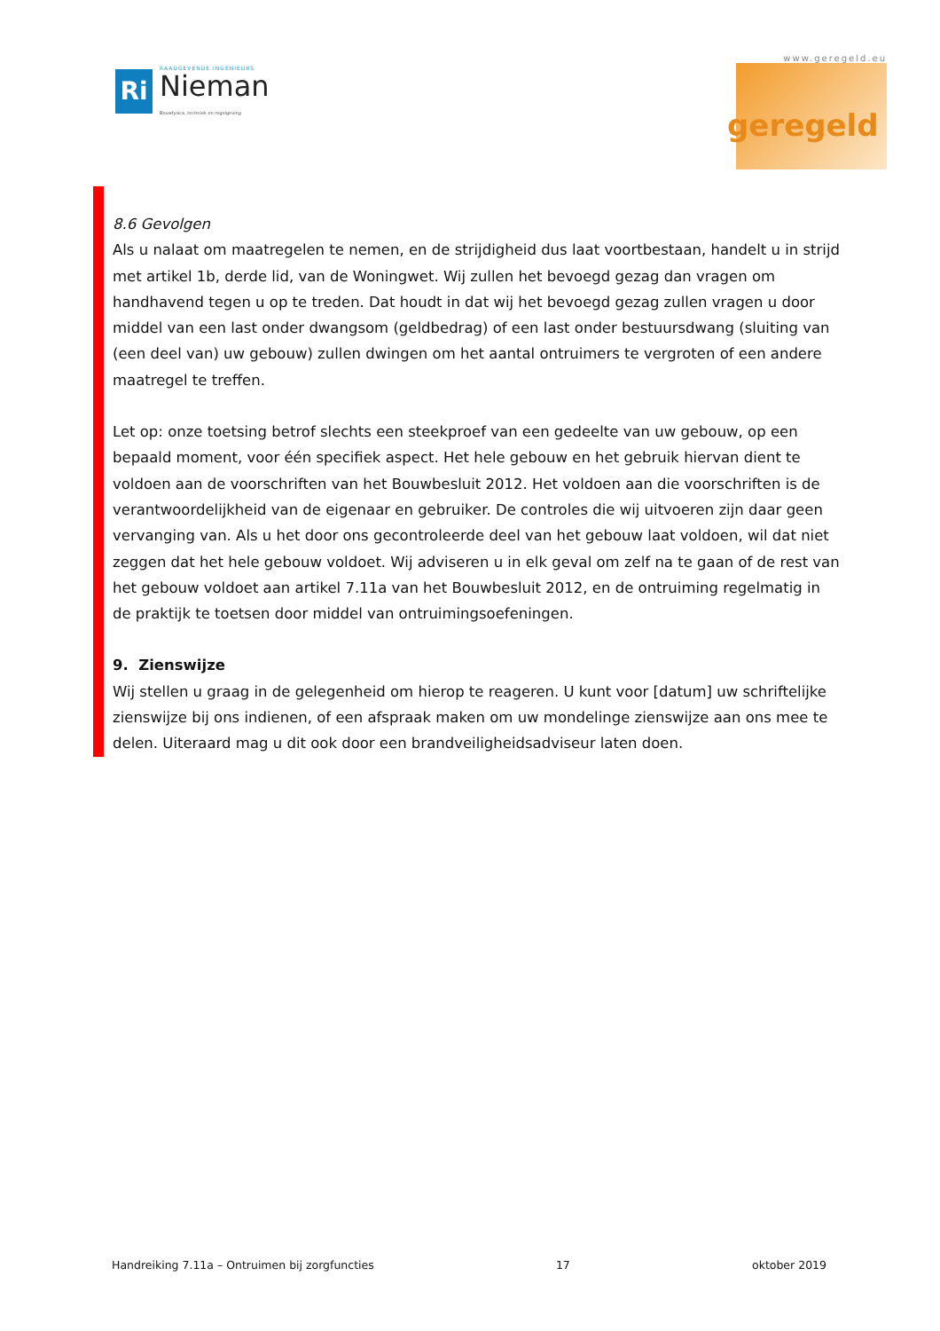Ri
RAADGEVENDE INGENIEURS
Nieman
Bouwfysica, techniek en regelgeving
www.geregeld.eu
geregeld
8.6 Gevolgen
Als u nalaat om maatregelen te nemen, en de strijdigheid dus laat voortbestaan, handelt u in strijd met artikel 1b, derde lid, van de Woningwet. Wij zullen het bevoegd gezag dan vragen om handhavend tegen u op te treden. Dat houdt in dat wij het bevoegd gezag zullen vragen u door middel van een last onder dwangsom (geldbedrag) of een last onder bestuursdwang (sluiting van (een deel van) uw gebouw) zullen dwingen om het aantal ontruimers te vergroten of een andere maatregel te treffen.
Let op: onze toetsing betrof slechts een steekproef van een gedeelte van uw gebouw, op een bepaald moment, voor één specifiek aspect. Het hele gebouw en het gebruik hiervan dient te voldoen aan de voorschriften van het Bouwbesluit 2012. Het voldoen aan die voorschriften is de verantwoordelijkheid van de eigenaar en gebruiker. De controles die wij uitvoeren zijn daar geen vervanging van. Als u het door ons gecontroleerde deel van het gebouw laat voldoen, wil dat niet zeggen dat het hele gebouw voldoet. Wij adviseren u in elk geval om zelf na te gaan of de rest van het gebouw voldoet aan artikel 7.11a van het Bouwbesluit 2012, en de ontruiming regelmatig in de praktijk te toetsen door middel van ontruimingsoefeningen.
9. Zienswijze
Wij stellen u graag in de gelegenheid om hierop te reageren. U kunt voor [datum] uw schriftelijke zienswijze bij ons indienen, of een afspraak maken om uw mondelinge zienswijze aan ons mee te delen. Uiteraard mag u dit ook door een brandveiligheidsadviseur laten doen.
Handreiking 7.11a – Ontruimen bij zorgfuncties 17 oktober 2019